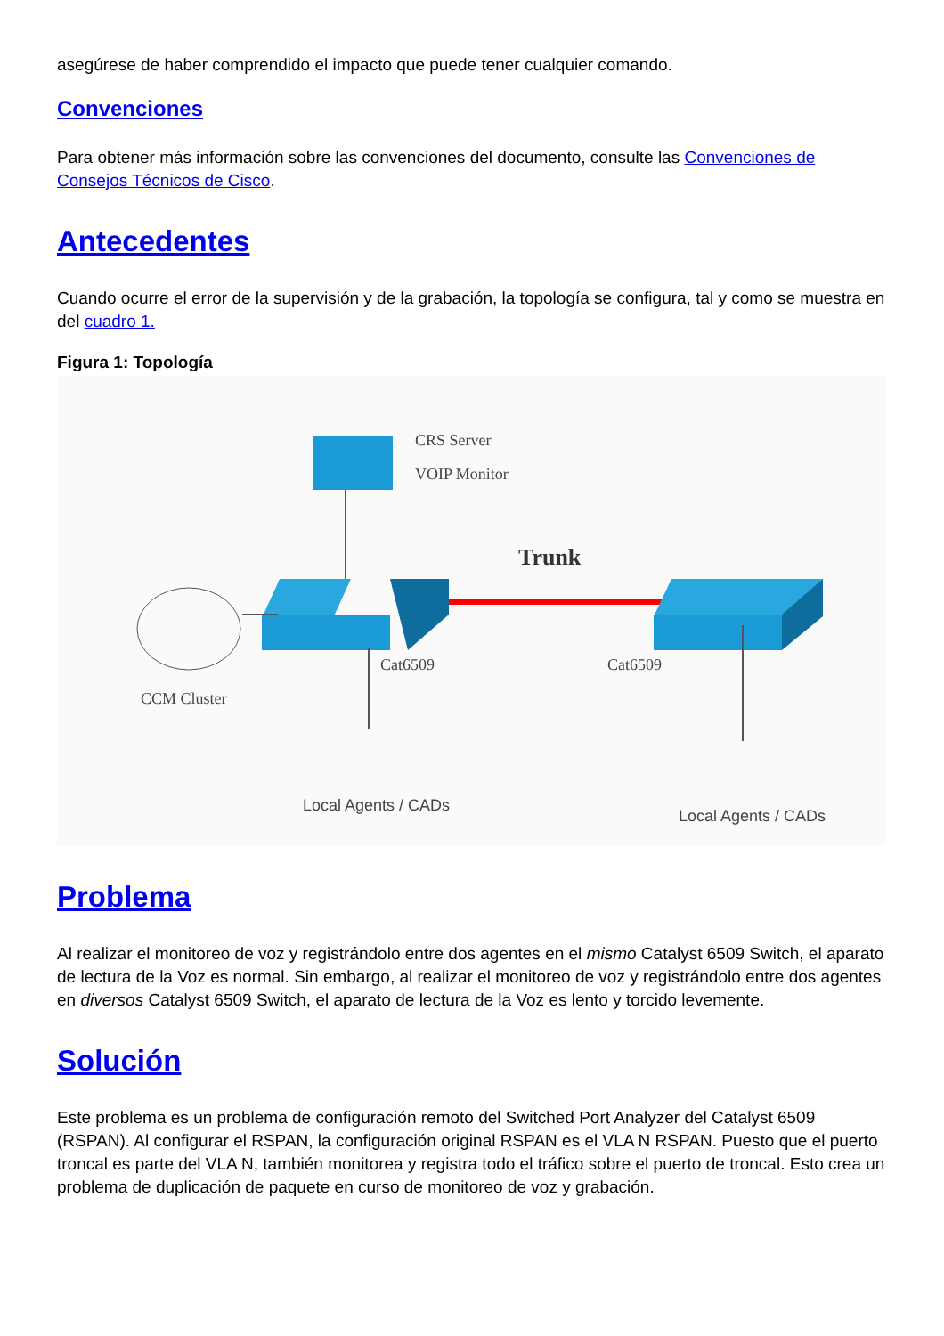asegúrese de haber comprendido el impacto que puede tener cualquier comando.
Convenciones
Para obtener más información sobre las convenciones del documento, consulte las Convenciones de Consejos Técnicos de Cisco.
Antecedentes
Cuando ocurre el error de la supervisión y de la grabación, la topología se configura, tal y como se muestra en del cuadro 1.
Figura 1: Topología
CRS Server
VOIP Monitor
Trunk
Cat6509
Cat6509
CCM Cluster
Local Agents / CADs
Local Agents / CADs
Problema
Al realizar el monitoreo de voz y registrándolo entre dos agentes en el mismo Catalyst 6509 Switch, el aparato de lectura de la Voz es normal. Sin embargo, al realizar el monitoreo de voz y registrándolo entre dos agentes en diversos Catalyst 6509 Switch, el aparato de lectura de la Voz es lento y torcido levemente.
Solución
Este problema es un problema de configuración remoto del Switched Port Analyzer del Catalyst 6509 (RSPAN). Al configurar el RSPAN, la configuración original RSPAN es el VLA N RSPAN. Puesto que el puerto troncal es parte del VLA N, también monitorea y registra todo el tráfico sobre el puerto de troncal. Esto crea un problema de duplicación de paquete en curso de monitoreo de voz y grabación.